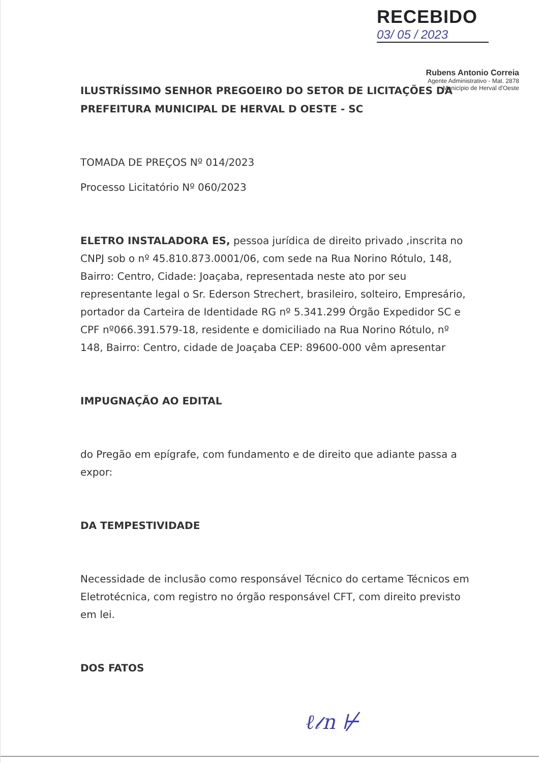RECEBIDO
03/ 05 / 2023
Rubens Antonio Correia
Agente Administrativo - Mat. 2878
Município de Herval d'Oeste
ILUSTRÍSSIMO SENHOR PREGOEIRO DO SETOR DE LICITAÇÕES DA PREFEITURA MUNICIPAL DE HERVAL D OESTE - SC
TOMADA DE PREÇOS Nº 014/2023
Processo Licitatório Nº 060/2023
ELETRO INSTALADORA ES, pessoa jurídica de direito privado ,inscrita no CNPJ sob o nº 45.810.873.0001/06, com sede na Rua Norino Rótulo, 148, Bairro: Centro, Cidade: Joaçaba, representada neste ato por seu representante legal o Sr. Ederson Strechert, brasileiro, solteiro, Empresário, portador da Carteira de Identidade RG nº 5.341.299 Órgão Expedidor SC e CPF nº066.391.579-18, residente e domiciliado na Rua Norino Rótulo, nº 148, Bairro: Centro, cidade de Joaçaba CEP: 89600-000 vêm apresentar
IMPUGNAÇÃO AO EDITAL
do Pregão em epígrafe, com fundamento e de direito que adiante passa a expor:
DA TEMPESTIVIDADE
Necessidade de inclusão como responsável Técnico do certame Técnicos em Eletrotécnica, com registro no órgão responsável CFT, com direito previsto em lei.
DOS FATOS
ℓ𝓁n ⊬